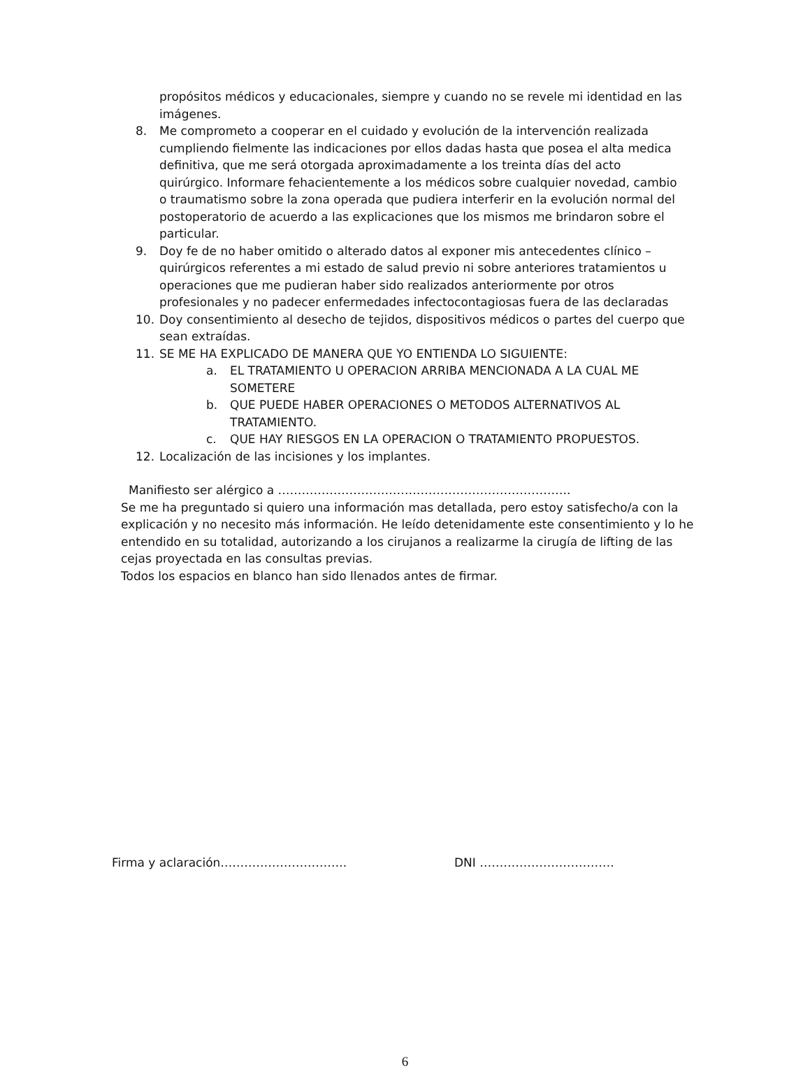propósitos médicos y educacionales, siempre y cuando no se revele mi identidad en las imágenes.
8. Me comprometo a cooperar en el cuidado y evolución de la intervención realizada cumpliendo fielmente las indicaciones por ellos dadas hasta que posea el alta medica definitiva, que me será otorgada aproximadamente a los treinta días del acto quirúrgico. Informare fehacientemente a los médicos sobre cualquier novedad, cambio o traumatismo sobre la zona operada que pudiera interferir en la evolución normal del postoperatorio de acuerdo a las explicaciones que los mismos me brindaron sobre el particular.
9. Doy fe de no haber omitido o alterado datos al exponer mis antecedentes clínico – quirúrgicos referentes a mi estado de salud previo ni sobre anteriores tratamientos u operaciones que me pudieran haber sido realizados anteriormente por otros profesionales y no padecer enfermedades infectocontagiosas fuera de las declaradas
10. Doy consentimiento al desecho de tejidos, dispositivos médicos o partes del cuerpo que sean extraídas.
11. SE ME HA EXPLICADO DE MANERA QUE YO ENTIENDA LO SIGUIENTE:
a. EL TRATAMIENTO U OPERACION ARRIBA MENCIONADA A LA CUAL ME SOMETERE
b. QUE PUEDE HABER OPERACIONES O METODOS ALTERNATIVOS AL TRATAMIENTO.
c. QUE HAY RIESGOS EN LA OPERACION O TRATAMIENTO PROPUESTOS.
12. Localización de las incisiones y los implantes.
Manifiesto ser alérgico a ………………………………………………………………..
Se me ha preguntado si quiero una información mas detallada, pero estoy satisfecho/a con la explicación y no necesito más información. He leído detenidamente este consentimiento y lo he entendido en su totalidad, autorizando a los cirujanos a realizarme la cirugía de lifting de las cejas proyectada en las consultas previas.
Todos los espacios en blanco han sido llenados antes de firmar.
Firma y aclaración………………………….. DNI …………………………….
6